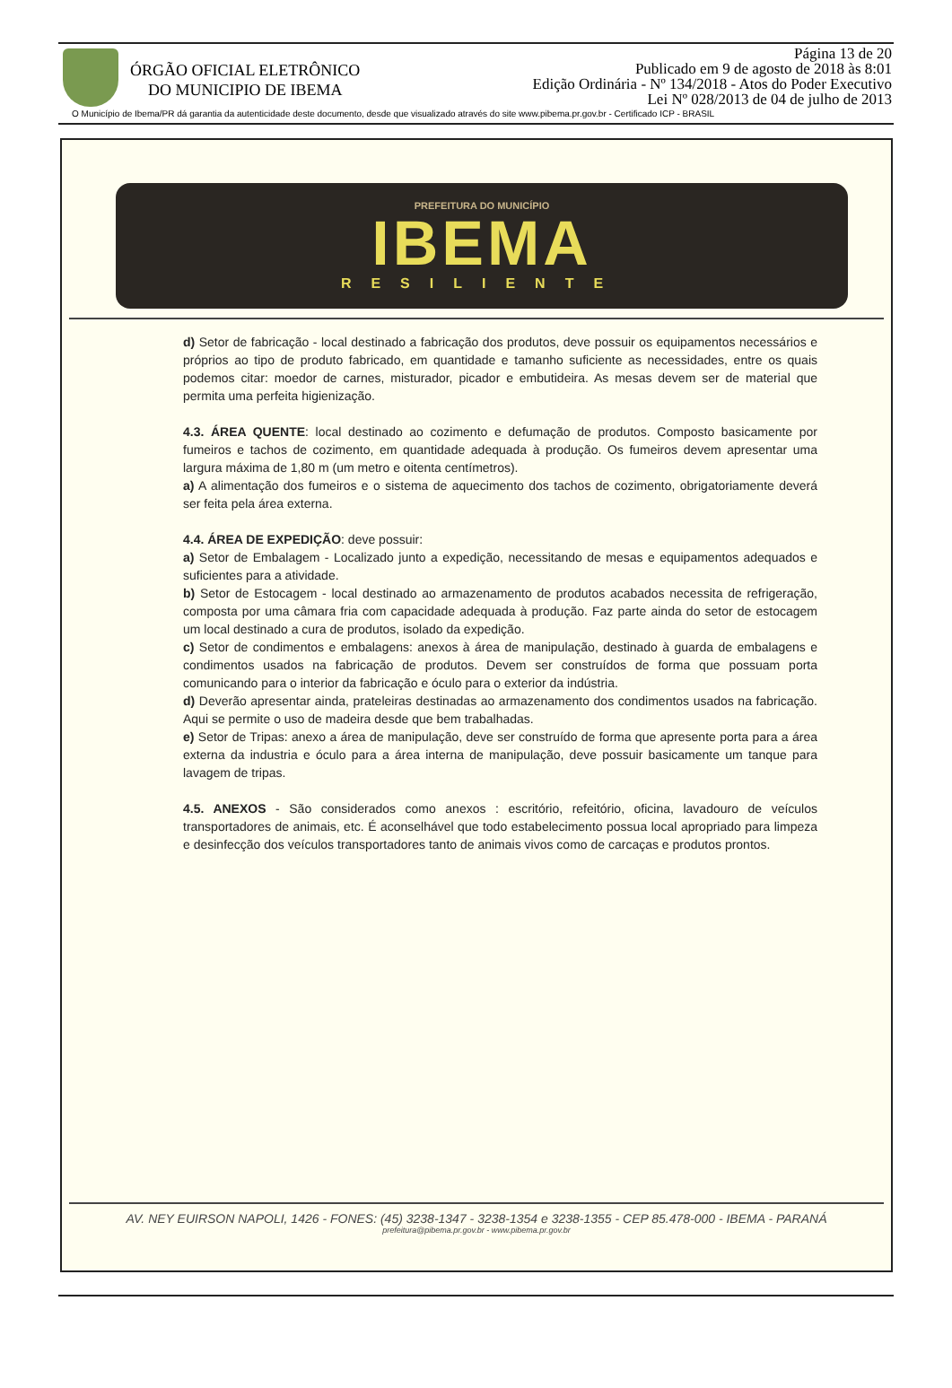ÓRGÃO OFICIAL ELETRÔNICO
DO MUNICIPIO DE IBEMA
Página 13 de 20
Publicado em 9 de agosto de 2018 às 8:01
Edição Ordinária - Nº 134/2018 - Atos do Poder Executivo
Lei Nº 028/2013 de 04 de julho de 2013
O Município de Ibema/PR dá garantia da autenticidade deste documento, desde que visualizado através do site www.pibema.pr.gov.br - Certificado ICP - BRASIL
PREFEITURA DO MUNICÍPIO
IBEMA
RESILIENTE
d) Setor de fabricação - local destinado a fabricação dos produtos, deve possuir os equipamentos necessários e próprios ao tipo de produto fabricado, em quantidade e tamanho suficiente as necessidades, entre os quais podemos citar: moedor de carnes, misturador, picador e embutideira. As mesas devem ser de material que permita uma perfeita higienização.
4.3. ÁREA QUENTE: local destinado ao cozimento e defumação de produtos. Composto basicamente por fumeiros e tachos de cozimento, em quantidade adequada à produção. Os fumeiros devem apresentar uma largura máxima de 1,80 m (um metro e oitenta centímetros).
a) A alimentação dos fumeiros e o sistema de aquecimento dos tachos de cozimento, obrigatoriamente deverá ser feita pela área externa.
4.4. ÁREA DE EXPEDIÇÃO: deve possuir:
a) Setor de Embalagem - Localizado junto a expedição, necessitando de mesas e equipamentos adequados e suficientes para a atividade.
b) Setor de Estocagem - local destinado ao armazenamento de produtos acabados necessita de refrigeração, composta por uma câmara fria com capacidade adequada à produção. Faz parte ainda do setor de estocagem um local destinado a cura de produtos, isolado da expedição.
c) Setor de condimentos e embalagens: anexos à área de manipulação, destinado à guarda de embalagens e condimentos usados na fabricação de produtos. Devem ser construídos de forma que possuam porta comunicando para o interior da fabricação e óculo para o exterior da indústria.
d) Deverão apresentar ainda, prateleiras destinadas ao armazenamento dos condimentos usados na fabricação. Aqui se permite o uso de madeira desde que bem trabalhadas.
e) Setor de Tripas: anexo a área de manipulação, deve ser construído de forma que apresente porta para a área externa da industria e óculo para a área interna de manipulação, deve possuir basicamente um tanque para lavagem de tripas.
4.5. ANEXOS - São considerados como anexos : escritório, refeitório, oficina, lavadouro de veículos transportadores de animais, etc. É aconselhável que todo estabelecimento possua local apropriado para limpeza e desinfecção dos veículos transportadores tanto de animais vivos como de carcaças e produtos prontos.
AV. NEY EUIRSON NAPOLI, 1426 - FONES: (45) 3238-1347 - 3238-1354 e 3238-1355 - CEP 85.478-000 - IBEMA - PARANÁ
prefeitura@pibema.pr.gov.br - www.pibema.pr.gov.br